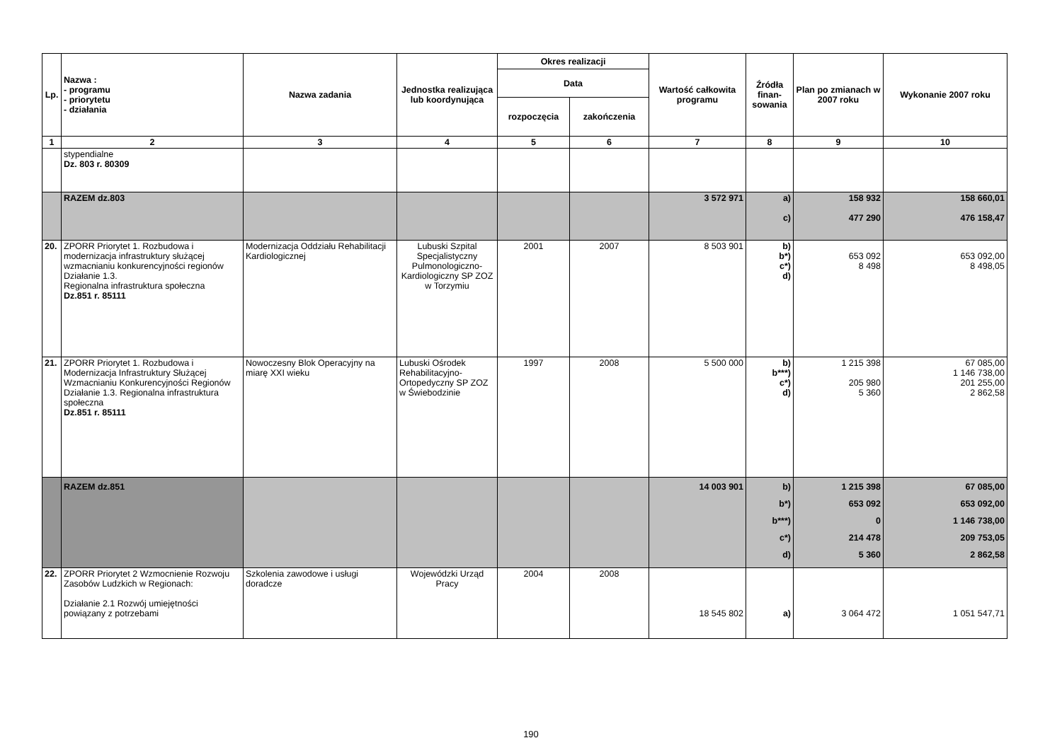| Lp. | Nazwa : - programu - priorytetu - działania | Nazwa zadania | Jednostka realizująca lub koordynująca | Okres realizacji | | Wartość całkowita programu | Źródła finan-sowania | Plan po zmianach w 2007 roku | Wykonanie 2007 roku |
| --- | --- | --- | --- | --- | --- | --- | --- | --- | --- |
| | | | | Data | | | | | |
| | | | | rozpoczęcia | zakończenia | | | | |
| 1 | 2 | 3 | 4 | 5 | 6 | 7 | 8 | 9 | 10 |
| | stypendialne Dz. 803 r. 80309 | | | | | | | | |
| | RAZEM dz.803 | | | | | 3 572 971 | a) c) | 158 932 477 290 | 158 660,01 476 158,47 |
| 20. | ZPORR Priorytet 1. Rozbudowa i modernizacja infrastruktury służącej wzmacnianiu konkurencyjności regionów Działanie 1.3. Regionalna infrastruktura społeczna Dz.851 r. 85111 | Modernizacja Oddziału Rehabilitacji Kardiologicznej | Lubuski Szpital Specjalistyczny Pulmonologiczno-Kardiologiczny SP ZOZ w Torzymiu | 2001 | 2007 | 8 503 901 | b) b*) c*) d) | 653 092 8 498 | 653 092,00 8 498,05 |
| 21. | ZPORR Priorytet 1. Rozbudowa i Modernizacja Infrastruktury Służącej Wzmacnianiu Konkurencyjności Regionów Działanie 1.3. Regionalna infrastruktura społeczna Dz.851 r. 85111 | Nowoczesny Blok Operacyjny na miarę XXI wieku | Lubuski Ośrodek Rehabilitacyjno-Ortopedyczny SP ZOZ w Świebodzinie | 1997 | 2008 | 5 500 000 | b) b***) c*) d) | 1 215 398 205 980 5 360 | 67 085,00 1 146 738,00 201 255,00 2 862,58 |
| | RAZEM dz.851 | | | | | 14 003 901 | b) b*) b***) c*) d) | 1 215 398 653 092 0 214 478 5 360 | 67 085,00 653 092,00 1 146 738,00 209 753,05 2 862,58 |
| 22. | ZPORR Priorytet 2 Wzmocnienie Rozwoju Zasobów Ludzkich w Regionach: Działanie 2.1 Rozwój umiejętności powiązany z potrzebami | Szkolenia zawodowe i usługi doradcze | Wojewódzki Urząd Pracy | 2004 | 2008 | 18 545 802 | a) | 3 064 472 | 1 051 547,71 |
190